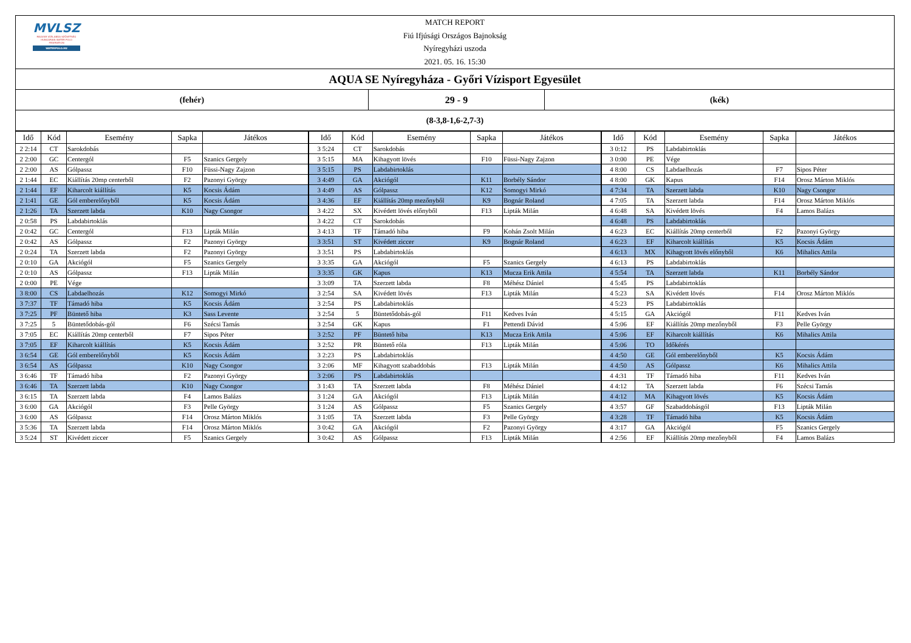MVLSZ
MAGYAR VÍZILABDA SZÖVETSÉG
HUNGARIAN WATER POLO FEDERATION
WATERPOLO.HU
MATCH REPORT
Fiú Ifjúsági Országos Bajnokság
Nyíregyházi uszoda
2021. 05. 16. 15:30
AQUA SE Nyíregyháza - Győri Vízisport Egyesület
(fehér) 29 - 9 (kék)
(8-3,8-1,6-2,7-3)
| Idő | Kód | Esemény | Sapka | Játékos | Idő | Kód | Esemény | Sapka | Játékos | Idő | Kód | Esemény | Sapka | Játékos |
| --- | --- | --- | --- | --- | --- | --- | --- | --- | --- | --- | --- | --- | --- | --- |
| 2 2:14 | CT | Sarokdobás | | | 3 5:24 | CT | Sarokdobás | | | 3 0:12 | PS | Labdabirtoklás | | |
| 2 2:00 | GC | Centergól | F5 | Szanics Gergely | 3 5:15 | MA | Kihagyott lövés | F10 | Füssi-Nagy Zajzon | 3 0:00 | PE | Vége | | |
| 2 2:00 | AS | Gólpassz | F10 | Füssi-Nagy Zajzon | 3 5:15 | PS | Labdabirtoklás | | | 4 8:00 | CS | Labdaelhozás | F7 | Sipos Péter |
| 2 1:44 | EC | Kiállítás 20mp centerből | F2 | Pazonyi György | 3 4:49 | GA | Akciógól | K11 | Borbély Sándor | 4 8:00 | GK | Kapus | F14 | Orosz Márton Miklós |
| 2 1:44 | EF | Kiharcolt kiállítás | K5 | Kocsis Ádám | 3 4:49 | AS | Gólpassz | K12 | Somogyi Mirkó | 4 7:34 | TA | Szerzett labda | K10 | Nagy Csongor |
| 2 1:41 | GE | Gól emberelőnyből | K5 | Kocsis Ádám | 3 4:36 | EF | Kiállítás 20mp mezőnyből | K9 | Bognár Roland | 4 7:05 | TA | Szerzett labda | F14 | Orosz Márton Miklós |
| 2 1:26 | TA | Szerzett labda | K10 | Nagy Csongor | 3 4:22 | SX | Kivédett lövés előnyből | F13 | Lipták Milán | 4 6:48 | SA | Kivédett lövés | F4 | Lamos Balázs |
| 2 0:58 | PS | Labdabirtoklás | | | 3 4:22 | CT | Sarokdobás | | | 4 6:48 | PS | Labdabirtoklás | | |
| 2 0:42 | GC | Centergól | F13 | Lipták Milán | 3 4:13 | TF | Támadó hiba | F9 | Kohán Zsolt Milán | 4 6:23 | EC | Kiállítás 20mp centerből | F2 | Pazonyi György |
| 2 0:42 | AS | Gólpassz | F2 | Pazonyi György | 3 3:51 | ST | Kivédett ziccer | K9 | Bognár Roland | 4 6:23 | EF | Kiharcolt kiállítás | K5 | Kocsis Ádám |
| 2 0:24 | TA | Szerzett labda | F2 | Pazonyi György | 3 3:51 | PS | Labdabirtoklás | | | 4 6:13 | MX | Kihagyott lövés előnyből | K6 | Mihalics Attila |
| 2 0:10 | GA | Akciógól | F5 | Szanics Gergely | 3 3:35 | GA | Akciógól | F5 | Szanics Gergely | 4 6:13 | PS | Labdabirtoklás | | |
| 2 0:10 | AS | Gólpassz | F13 | Lipták Milán | 3 3:35 | GK | Kapus | K13 | Mucza Erik Attila | 4 5:54 | TA | Szerzett labda | K11 | Borbély Sándor |
| 2 0:00 | PE | Vége | | | 3 3:09 | TA | Szerzett labda | F8 | Méhész Dániel | 4 5:45 | PS | Labdabirtoklás | | |
| 3 8:00 | CS | Labdaelhozás | K12 | Somogyi Mirkó | 3 2:54 | SA | Kivédett lövés | F13 | Lipták Milán | 4 5:23 | SA | Kivédett lövés | F14 | Orosz Márton Miklós |
| 3 7:37 | TF | Támadó hiba | K5 | Kocsis Ádám | 3 2:54 | PS | Labdabirtoklás | | | 4 5:23 | PS | Labdabirtoklás | | |
| 3 7:25 | PF | Büntető hiba | K3 | Sass Levente | 3 2:54 | 5 | Büntetődobás-gól | F11 | Kedves Iván | 4 5:15 | GA | Akciógól | F11 | Kedves Iván |
| 3 7:25 | 5 | Büntetődobás-gól | F6 | Szécsi Tamás | 3 2:54 | GK | Kapus | F1 | Pettendi Dávid | 4 5:06 | EF | Kiállítás 20mp mezőnyből | F3 | Pelle György |
| 3 7:05 | EC | Kiállítás 20mp centerből | F7 | Sipos Péter | 3 2:52 | PF | Büntető hiba | K13 | Mucza Erik Attila | 4 5:06 | EF | Kiharcolt kiállítás | K6 | Mihalics Attila |
| 3 7:05 | EF | Kiharcolt kiállítás | K5 | Kocsis Ádám | 3 2:52 | PR | Büntető róla | F13 | Lipták Milán | 4 5:06 | TO | Időkérés | | |
| 3 6:54 | GE | Gól emberelőnyből | K5 | Kocsis Ádám | 3 2:23 | PS | Labdabirtoklás | | | 4 4:50 | GE | Gól emberelőnyből | K5 | Kocsis Ádám |
| 3 6:54 | AS | Gólpassz | K10 | Nagy Csongor | 3 2:06 | MF | Kihagyott szabaddobás | F13 | Lipták Milán | 4 4:50 | AS | Gólpassz | K6 | Mihalics Attila |
| 3 6:46 | TF | Támadó hiba | F2 | Pazonyi György | 3 2:06 | PS | Labdabirtoklás | | | 4 4:31 | TF | Támadó hiba | F11 | Kedves Iván |
| 3 6:46 | TA | Szerzett labda | K10 | Nagy Csongor | 3 1:43 | TA | Szerzett labda | F8 | Méhész Dániel | 4 4:12 | TA | Szerzett labda | F6 | Szécsi Tamás |
| 3 6:15 | TA | Szerzett labda | F4 | Lamos Balázs | 3 1:24 | GA | Akciógól | F13 | Lipták Milán | 4 4:12 | MA | Kihagyott lövés | K5 | Kocsis Ádám |
| 3 6:00 | GA | Akciógól | F3 | Pelle György | 3 1:24 | AS | Gólpassz | F5 | Szanics Gergely | 4 3:57 | GF | Szabaddobásgól | F13 | Lipták Milán |
| 3 6:00 | AS | Gólpassz | F14 | Orosz Márton Miklós | 3 1:05 | TA | Szerzett labda | F3 | Pelle György | 4 3:28 | TF | Támadó hiba | K5 | Kocsis Ádám |
| 3 5:36 | TA | Szerzett labda | F14 | Orosz Márton Miklós | 3 0:42 | GA | Akciógól | F2 | Pazonyi György | 4 3:17 | GA | Akciógól | F5 | Szanics Gergely |
| 3 5:24 | ST | Kivédett ziccer | F5 | Szanics Gergely | 3 0:42 | AS | Gólpassz | F13 | Lipták Milán | 4 2:56 | EF | Kiállítás 20mp mezőnyből | F4 | Lamos Balázs |